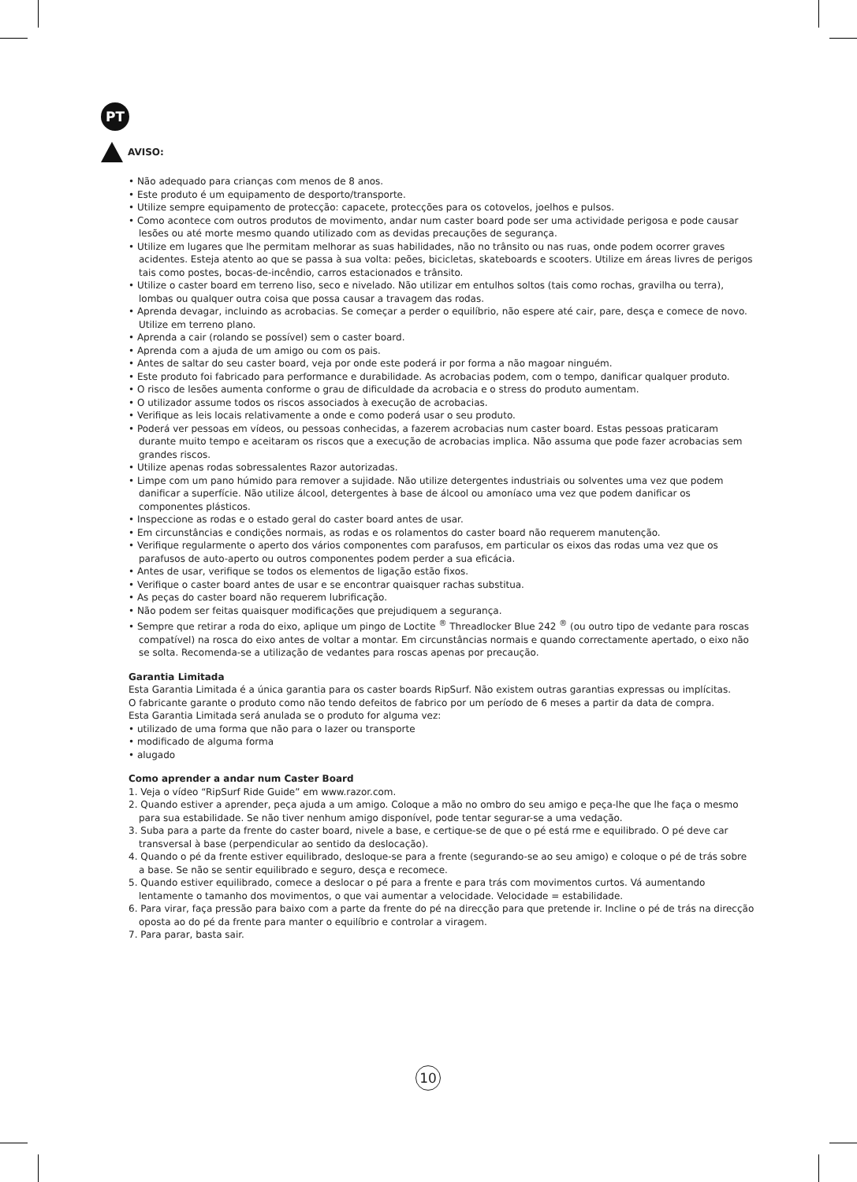PT
AVISO:
• Não adequado para crianças com menos de 8 anos.
• Este produto é um equipamento de desporto/transporte.
• Utilize sempre equipamento de protecção: capacete, protecções para os cotovelos, joelhos e pulsos.
• Como acontece com outros produtos de movimento, andar num caster board pode ser uma actividade perigosa e pode causar lesões ou até morte mesmo quando utilizado com as devidas precauções de segurança.
• Utilize em lugares que lhe permitam melhorar as suas habilidades, não no trânsito ou nas ruas, onde podem ocorrer graves acidentes. Esteja atento ao que se passa à sua volta: peões, bicicletas, skateboards e scooters. Utilize em áreas livres de perigos tais como postes, bocas-de-incêndio, carros estacionados e trânsito.
• Utilize o caster board em terreno liso, seco e nivelado. Não utilizar em entulhos soltos (tais como rochas, gravilha ou terra), lombas ou qualquer outra coisa que possa causar a travagem das rodas.
• Aprenda devagar, incluindo as acrobacias. Se começar a perder o equilíbrio, não espere até cair, pare, desça e comece de novo. Utilize em terreno plano.
• Aprenda a cair (rolando se possível) sem o caster board.
• Aprenda com a ajuda de um amigo ou com os pais.
• Antes de saltar do seu caster board, veja por onde este poderá ir por forma a não magoar ninguém.
• Este produto foi fabricado para performance e durabilidade. As acrobacias podem, com o tempo, danificar qualquer produto.
• O risco de lesões aumenta conforme o grau de dificuldade da acrobacia e o stress do produto aumentam.
• O utilizador assume todos os riscos associados à execução de acrobacias.
• Verifique as leis locais relativamente a onde e como poderá usar o seu produto.
• Poderá ver pessoas em vídeos, ou pessoas conhecidas, a fazerem acrobacias num caster board. Estas pessoas praticaram durante muito tempo e aceitaram os riscos que a execução de acrobacias implica. Não assuma que pode fazer acrobacias sem grandes riscos.
• Utilize apenas rodas sobressalentes Razor autorizadas.
• Limpe com um pano húmido para remover a sujidade. Não utilize detergentes industriais ou solventes uma vez que podem danificar a superfície. Não utilize álcool, detergentes à base de álcool ou amoníaco uma vez que podem danificar os componentes plásticos.
• Inspeccione as rodas e o estado geral do caster board antes de usar.
• Em circunstâncias e condições normais, as rodas e os rolamentos do caster board não requerem manutenção.
• Verifique regularmente o aperto dos vários componentes com parafusos, em particular os eixos das rodas uma vez que os parafusos de auto-aperto ou outros componentes podem perder a sua eficácia.
• Antes de usar, verifique se todos os elementos de ligação estão fixos.
• Verifique o caster board antes de usar e se encontrar quaisquer rachas substitua.
• As peças do caster board não requerem lubrificação.
• Não podem ser feitas quaisquer modificações que prejudiquem a segurança.
• Sempre que retirar a roda do eixo, aplique um pingo de Loctite <sup>®</sup> Threadlocker Blue 242 <sup>®</sup> (ou outro tipo de vedante para roscas compatível) na rosca do eixo antes de voltar a montar. Em circunstâncias normais e quando correctamente apertado, o eixo não se solta. Recomenda-se a utilização de vedantes para roscas apenas por precaução.
Garantia Limitada
Esta Garantia Limitada é a única garantia para os caster boards RipSurf. Não existem outras garantias expressas ou implícitas.
O fabricante garante o produto como não tendo defeitos de fabrico por um período de 6 meses a partir da data de compra.
Esta Garantia Limitada será anulada se o produto for alguma vez:
• utilizado de uma forma que não para o lazer ou transporte
• modificado de alguma forma
• alugado
Como aprender a andar num Caster Board
1. Veja o vídeo “RipSurf Ride Guide” em www.razor.com.
2. Quando estiver a aprender, peça ajuda a um amigo. Coloque a mão no ombro do seu amigo e peça-lhe que lhe faça o mesmo para sua estabilidade. Se não tiver nenhum amigo disponível, pode tentar segurar-se a uma vedação.
3. Suba para a parte da frente do caster board, nivele a base, e certique-se de que o pé está rme e equilibrado. O pé deve car transversal à base (perpendicular ao sentido da deslocação).
4. Quando o pé da frente estiver equilibrado, desloque-se para a frente (segurando-se ao seu amigo) e coloque o pé de trás sobre a base. Se não se sentir equilibrado e seguro, desça e recomece.
5. Quando estiver equilibrado, comece a deslocar o pé para a frente e para trás com movimentos curtos. Vá aumentando lentamente o tamanho dos movimentos, o que vai aumentar a velocidade. Velocidade = estabilidade.
6. Para virar, faça pressão para baixo com a parte da frente do pé na direcção para que pretende ir. Incline o pé de trás na direcção oposta ao do pé da frente para manter o equilíbrio e controlar a viragem.
7. Para parar, basta sair.
10